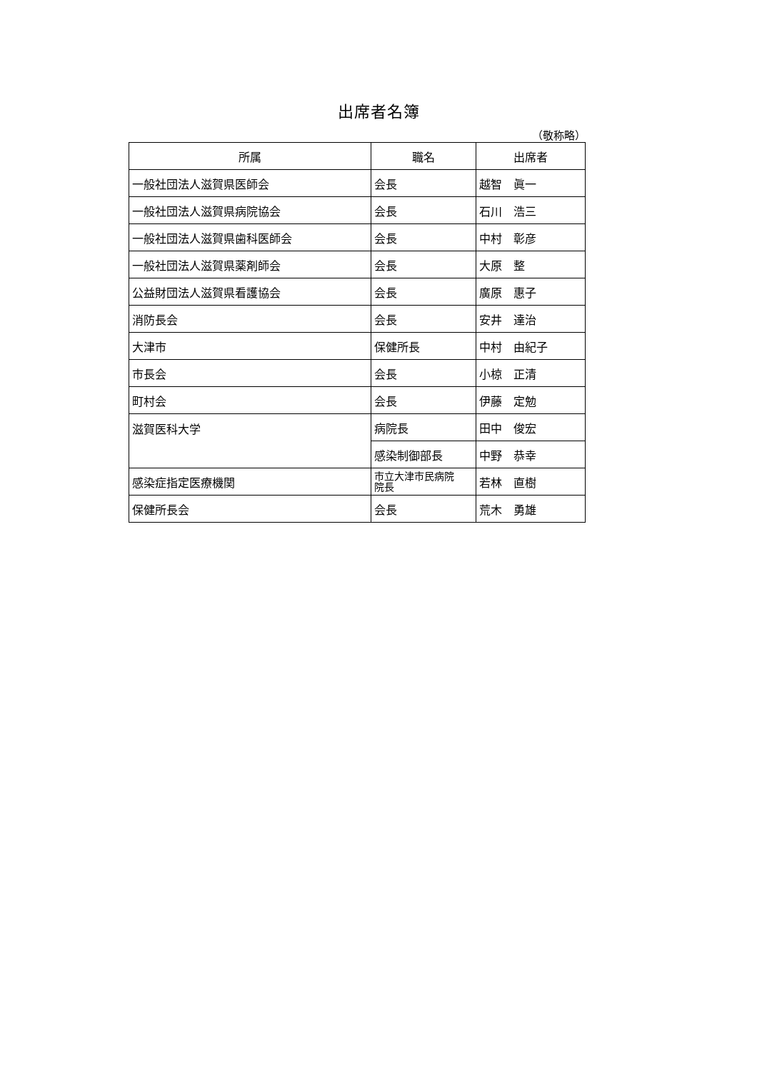出席者名簿
（敬称略）
| 所属 | 職名 | 出席者 |
| --- | --- | --- |
| 一般社団法人滋賀県医師会 | 会長 | 越智 眞一 |
| 一般社団法人滋賀県病院協会 | 会長 | 石川 浩三 |
| 一般社団法人滋賀県歯科医師会 | 会長 | 中村 彰彦 |
| 一般社団法人滋賀県薬剤師会 | 会長 | 大原 整 |
| 公益財団法人滋賀県看護協会 | 会長 | 廣原 惠子 |
| 消防長会 | 会長 | 安井 達治 |
| 大津市 | 保健所長 | 中村 由紀子 |
| 市長会 | 会長 | 小椋 正清 |
| 町村会 | 会長 | 伊藤 定勉 |
| 滋賀医科大学 | 病院長 | 田中 俊宏 |
| | 感染制御部長 | 中野 恭幸 |
| 感染症指定医療機関 | 市立大津市民病院 院長 | 若林 直樹 |
| 保健所長会 | 会長 | 荒木 勇雄 |